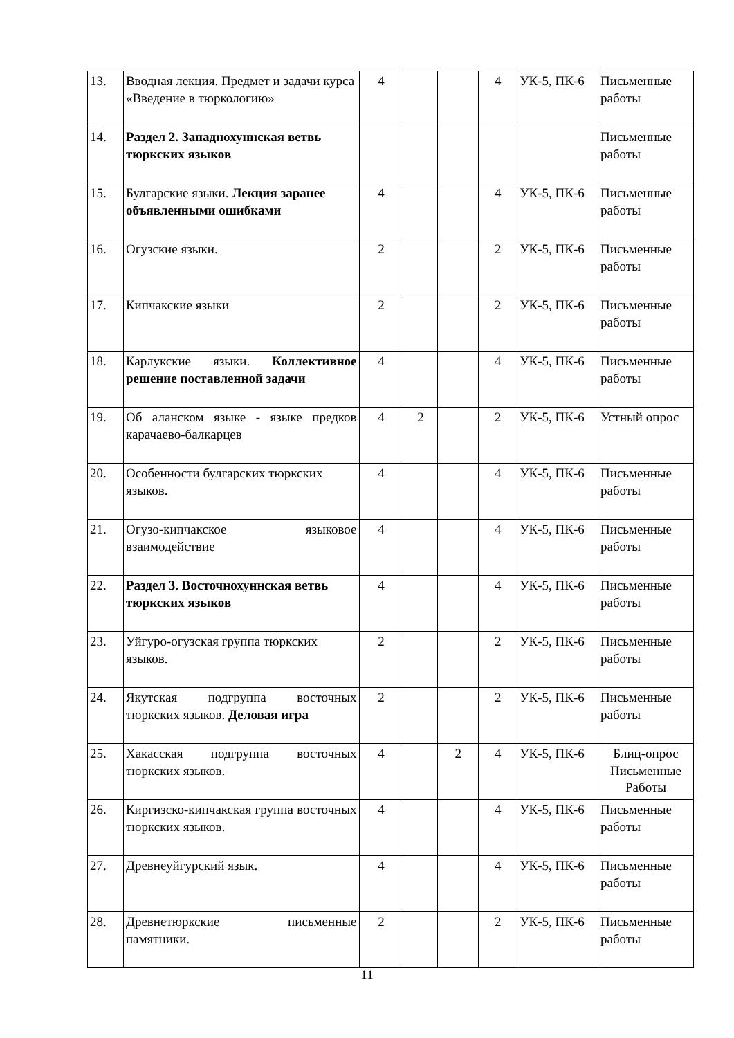| 13. | Вводная лекция. Предмет и задачи курса «Введение в тюркологию» | 4 | | | 4 | УК-5, ПК-6 | Письменные работы |
| 14. | Раздел 2. Западнохуннская ветвь тюркских языков | | | | | | Письменные работы |
| 15. | Булгарские языки. Лекция заранее объявленными ошибками | 4 | | | 4 | УК-5, ПК-6 | Письменные работы |
| 16. | Огузские языки. | 2 | | | 2 | УК-5, ПК-6 | Письменные работы |
| 17. | Кипчакские языки | 2 | | | 2 | УК-5, ПК-6 | Письменные работы |
| 18. | Карлукские языки. Коллективное решение поставленной задачи | 4 | | | 4 | УК-5, ПК-6 | Письменные работы |
| 19. | Об аланском языке - языке предков карачаево-балкарцев | 4 | 2 | | 2 | УК-5, ПК-6 | Устный опрос |
| 20. | Особенности булгарских тюркских языков. | 4 | | | 4 | УК-5, ПК-6 | Письменные работы |
| 21. | Огузо-кипчакское языковое взаимодействие | 4 | | | 4 | УК-5, ПК-6 | Письменные работы |
| 22. | Раздел 3. Восточнохуннская ветвь тюркских языков | 4 | | | 4 | УК-5, ПК-6 | Письменные работы |
| 23. | Уйгуро-огузская группа тюркских языков. | 2 | | | 2 | УК-5, ПК-6 | Письменные работы |
| 24. | Якутская подгруппа восточных тюркских языков. Деловая игра | 2 | | | 2 | УК-5, ПК-6 | Письменные работы |
| 25. | Хакасская подгруппа восточных тюркских языков. | 4 | | 2 | 4 | УК-5, ПК-6 | Блиц-опрос Письменные Работы |
| 26. | Киргизско-кипчакская группа восточных тюркских языков. | 4 | | | 4 | УК-5, ПК-6 | Письменные работы |
| 27. | Древнеуйгурский язык. | 4 | | | 4 | УК-5, ПК-6 | Письменные работы |
| 28. | Древнетюркские письменные памятники. | 2 | | | 2 | УК-5, ПК-6 | Письменные работы |
11